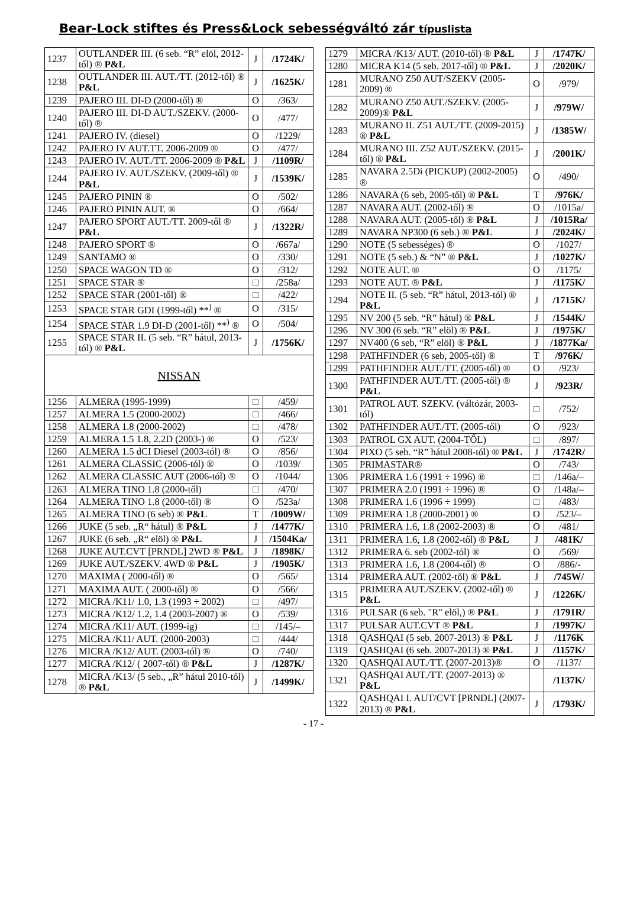Bear-Lock stiftes és Press&Lock sebességváltó zár típuslista
| 1237 | OUTLANDER III. (6 seb. “R” elöl, 2012-től) ® P&L | J | /1724K/ |
| 1238 | OUTLANDER III. AUT./TT. (2012-től) ® P&L | J | /1625K/ |
| 1239 | PAJERO III. DI-D (2000-től) ® | O | /363/ |
| 1240 | PAJERO III. DI-D AUT./SZEKV. (2000-től) ® | O | /477/ |
| 1241 | PAJERO IV. (diesel) | O | /1229/ |
| 1242 | PAJERO IV AUT.TT. 2006-2009 ® | O | /477/ |
| 1243 | PAJERO IV. AUT./TT. 2006-2009 ® P&L | J | /1109R/ |
| 1244 | PAJERO IV. AUT./SZEKV. (2009-től) ® P&L | J | /1539K/ |
| 1245 | PAJERO PININ ® | O | /502/ |
| 1246 | PAJERO PININ AUT. ® | O | /664/ |
| 1247 | PAJERO SPORT AUT./TT. 2009-től ® P&L | J | /1322R/ |
| 1248 | PAJERO SPORT ® | O | /667a/ |
| 1249 | SANTAMO ® | O | /330/ |
| 1250 | SPACE WAGON TD ® | O | /312/ |
| 1251 | SPACE STAR ® | □ | /258a/ |
| 1252 | SPACE STAR (2001-től) ® | □ | /422/ |
| 1253 | SPACE STAR GDI (1999-től) **<sup>)</sup> ® | O | /315/ |
| 1254 | SPACE STAR 1.9 DI-D (2001-től) **<sup>)</sup> ® | O | /504/ |
| 1255 | SPACE STAR II. (5 seb. “R” hátul, 2013-tól) ® P&L | J | /1756K/ |
| NISSAN | | | |
| 1256 | ALMERA (1995-1999) | □ | /459/ |
| 1257 | ALMERA 1.5 (2000-2002) | □ | /466/ |
| 1258 | ALMERA 1.8 (2000-2002) | □ | /478/ |
| 1259 | ALMERA 1.5 1.8, 2.2D (2003-) ® | O | /523/ |
| 1260 | ALMERA 1.5 dCI Diesel (2003-tól) ® | O | /856/ |
| 1261 | ALMERA CLASSIC (2006-tól) ® | O | /1039/ |
| 1262 | ALMERA CLASSIC AUT (2006-tól) ® | O | /1044/ |
| 1263 | ALMERA TINO 1.8 (2000-től) | □ | /470/ |
| 1264 | ALMERA TINO 1.8 (2000-től) ® | O | /523a/ |
| 1265 | ALMERA TINO (6 seb) ® P&L | T | /1009W/ |
| 1266 | JUKE (5 seb. „R“ hátul) ® P&L | J | /1477K/ |
| 1267 | JUKE (6 seb. „R“ elöl) ® P&L | J | /1504Ka/ |
| 1268 | JUKE AUT.CVT [PRNDL] 2WD ® P&L | J | /1898K/ |
| 1269 | JUKE AUT./SZEKV. 4WD ® P&L | J | /1905K/ |
| 1270 | MAXIMA ( 2000-től) ® | O | /565/ |
| 1271 | MAXIMA AUT. ( 2000-től) ® | O | /566/ |
| 1272 | MICRA /K11/ 1.0, 1.3 (1993 ÷ 2002) | □ | /497/ |
| 1273 | MICRA /K12/ 1.2, 1.4 (2003-2007) ® | O | /539/ |
| 1274 | MICRA /K11/ AUT. (1999-ig) | □ | /145/– |
| 1275 | MICRA /K11/ AUT. (2000-2003) | □ | /444/ |
| 1276 | MICRA /K12/ AUT. (2003-tól) ® | O | /740/ |
| 1277 | MICRA /K12/ ( 2007-től) ® P&L | J | /1287K/ |
| 1278 | MICRA /K13/ (5 seb., „R” hátul 2010-től) ® P&L | J | /1499K/ |
| 1279 | MICRA /K13/ AUT. (2010-től) ® P&L | J | /1747K/ |
| 1280 | MICRA K14 (5 seb. 2017-től) ® P&L | J | /2020K/ |
| 1281 | MURANO Z50 AUT/SZEKV (2005-2009) ® | O | /979/ |
| 1282 | MURANO Z50 AUT./SZEKV. (2005-2009)® P&L | J | /979W/ |
| 1283 | MURANO II. Z51 AUT./TT. (2009-2015) ® P&L | J | /1385W/ |
| 1284 | MURANO III. Z52 AUT./SZEKV. (2015-től) ® P&L | J | /2001K/ |
| 1285 | NAVARA 2.5Di (PICKUP) (2002-2005) ® | O | /490/ |
| 1286 | NAVARA (6 seb, 2005-től) ® P&L | T | /976K/ |
| 1287 | NAVARA AUT. (2002-től) ® | O | /1015a/ |
| 1288 | NAVARA AUT. (2005-től) ® P&L | J | /1015Ra/ |
| 1289 | NAVARA NP300 (6 seb.) ® P&L | J | /2024K/ |
| 1290 | NOTE (5 sebességes) ® | O | /1027/ |
| 1291 | NOTE (5 seb.) & “N” ® P&L | J | /1027K/ |
| 1292 | NOTE AUT. ® | O | /1175/ |
| 1293 | NOTE AUT. ® P&L | J | /1175K/ |
| 1294 | NOTE II. (5 seb. “R” hátul, 2013-tól) ® P&L | J | /1715K/ |
| 1295 | NV 200 (5 seb. “R” hátul) ® P&L | J | /1544K/ |
| 1296 | NV 300 (6 seb. “R” elöl) ® P&L | J | /1975K/ |
| 1297 | NV400 (6 seb, “R” elöl) ® P&L | J | /1877Ka/ |
| 1298 | PATHFINDER (6 seb, 2005-től) ® | T | /976K/ |
| 1299 | PATHFINDER AUT./TT. (2005-től) ® | O | /923/ |
| 1300 | PATHFINDER AUT./TT. (2005-től) ® P&L | J | /923R/ |
| 1301 | PATROL AUT. SZEKV. (váltózár, 2003-tól) | □ | /752/ |
| 1302 | PATHFINDER AUT./TT. (2005-től) | O | /923/ |
| 1303 | PATROL GX AUT. (2004-TŐL) | □ | /897/ |
| 1304 | PIXO (5 seb. “R” hátul 2008-tól) ® P&L | J | /1742R/ |
| 1305 | PRIMASTAR® | O | /743/ |
| 1306 | PRIMERA 1.6 (1991 ÷ 1996) ® | □ | /146a/– |
| 1307 | PRIMERA 2.0 (1991 ÷ 1996) ® | O | /148a/– |
| 1308 | PRIMERA 1.6 (1996 ÷ 1999) | □ | /483/ |
| 1309 | PRIMERA 1.8 (2000-2001) ® | O | /523/– |
| 1310 | PRIMERA 1.6, 1.8 (2002-2003) ® | O | /481/ |
| 1311 | PRIMERA 1.6, 1.8 (2002-től) ® P&L | J | /481K/ |
| 1312 | PRIMERA 6. seb (2002-tól) ® | O | /569/ |
| 1313 | PRIMERA 1.6, 1.8 (2004-től) ® | O | /886/- |
| 1314 | PRIMERA AUT. (2002-től) ® P&L | J | /745W/ |
| 1315 | PRIMERA AUT./SZEKV. (2002-től) ® P&L | J | /1226K/ |
| 1316 | PULSAR (6 seb. "R" elöl,) ® P&L | J | /1791R/ |
| 1317 | PULSAR AUT.CVT ® P&L | J | /1997K/ |
| 1318 | QASHQAI (5 seb. 2007-2013) ® P&L | J | /1176K |
| 1319 | QASHQAI (6 seb. 2007-2013) ® P&L | J | /1157K/ |
| 1320 | QASHQAI AUT./TT. (2007-2013)® | O | /1137/ |
| 1321 | QASHQAI AUT./TT. (2007-2013) ® P&L | | /1137K/ |
| 1322 | QASHQAI I. AUT/CVT [PRNDL] (2007-2013) ® P&L | J | /1793K/ |
- 17 -